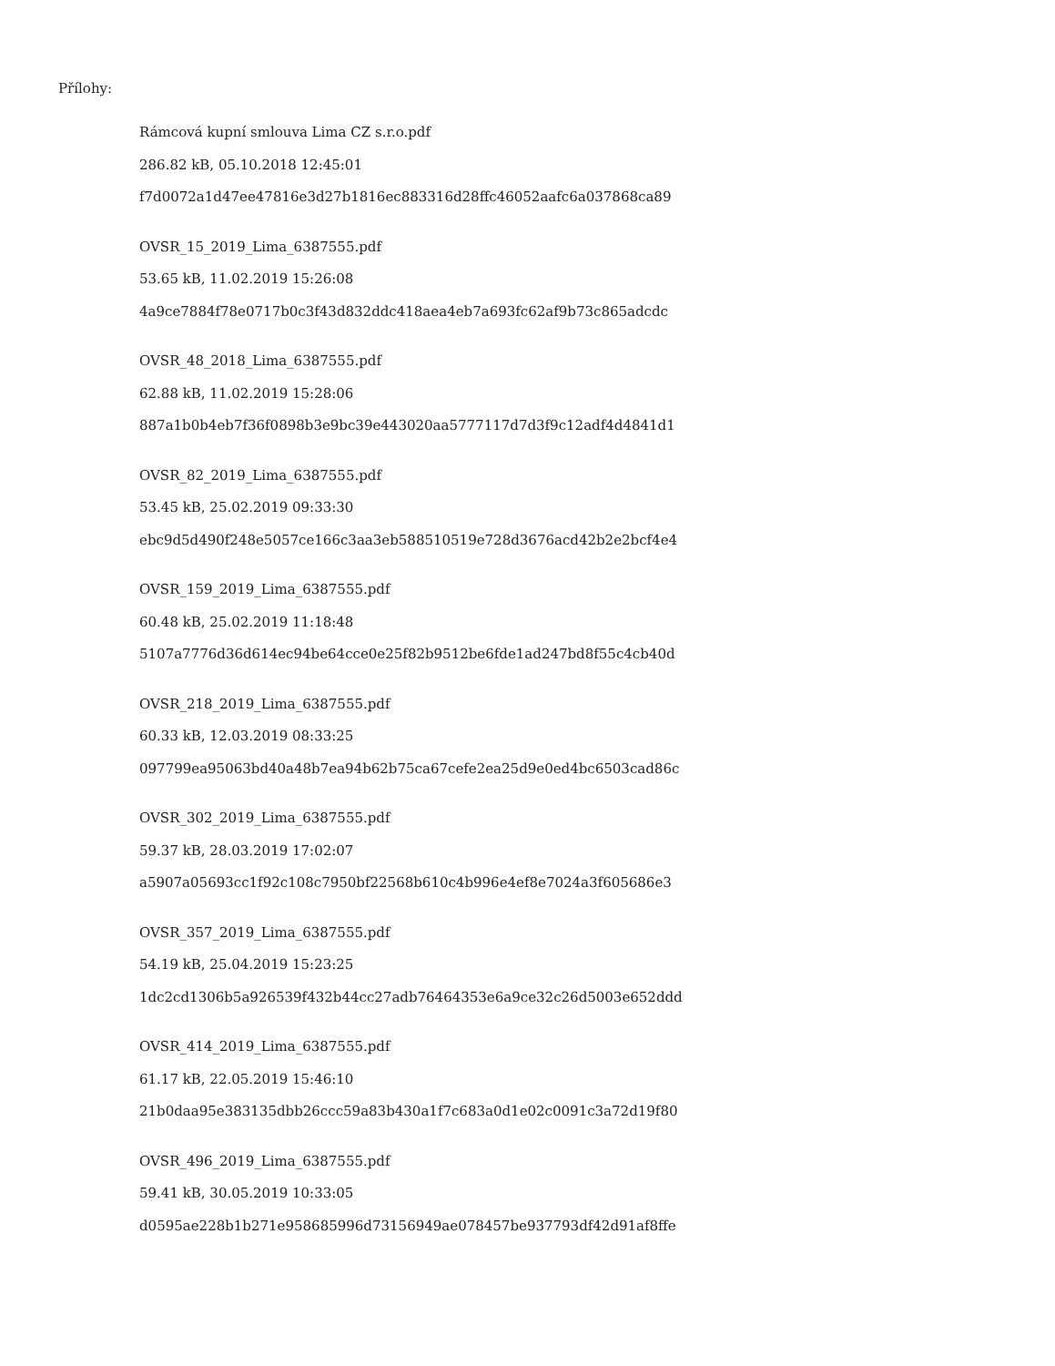Přílohy:
Rámcová kupní smlouva Lima CZ s.r.o.pdf
286.82 kB, 05.10.2018 12:45:01
f7d0072a1d47ee47816e3d27b1816ec883316d28ffc46052aafc6a037868ca89
OVSR_15_2019_Lima_6387555.pdf
53.65 kB, 11.02.2019 15:26:08
4a9ce7884f78e0717b0c3f43d832ddc418aea4eb7a693fc62af9b73c865adcdc
OVSR_48_2018_Lima_6387555.pdf
62.88 kB, 11.02.2019 15:28:06
887a1b0b4eb7f36f0898b3e9bc39e443020aa5777117d7d3f9c12adf4d4841d1
OVSR_82_2019_Lima_6387555.pdf
53.45 kB, 25.02.2019 09:33:30
ebc9d5d490f248e5057ce166c3aa3eb588510519e728d3676acd42b2e2bcf4e4
OVSR_159_2019_Lima_6387555.pdf
60.48 kB, 25.02.2019 11:18:48
5107a7776d36d614ec94be64cce0e25f82b9512be6fde1ad247bd8f55c4cb40d
OVSR_218_2019_Lima_6387555.pdf
60.33 kB, 12.03.2019 08:33:25
097799ea95063bd40a48b7ea94b62b75ca67cefe2ea25d9e0ed4bc6503cad86c
OVSR_302_2019_Lima_6387555.pdf
59.37 kB, 28.03.2019 17:02:07
a5907a05693cc1f92c108c7950bf22568b610c4b996e4ef8e7024a3f605686e3
OVSR_357_2019_Lima_6387555.pdf
54.19 kB, 25.04.2019 15:23:25
1dc2cd1306b5a926539f432b44cc27adb76464353e6a9ce32c26d5003e652ddd
OVSR_414_2019_Lima_6387555.pdf
61.17 kB, 22.05.2019 15:46:10
21b0daa95e383135dbb26ccc59a83b430a1f7c683a0d1e02c0091c3a72d19f80
OVSR_496_2019_Lima_6387555.pdf
59.41 kB, 30.05.2019 10:33:05
d0595ae228b1b271e958685996d73156949ae078457be937793df42d91af8ffe